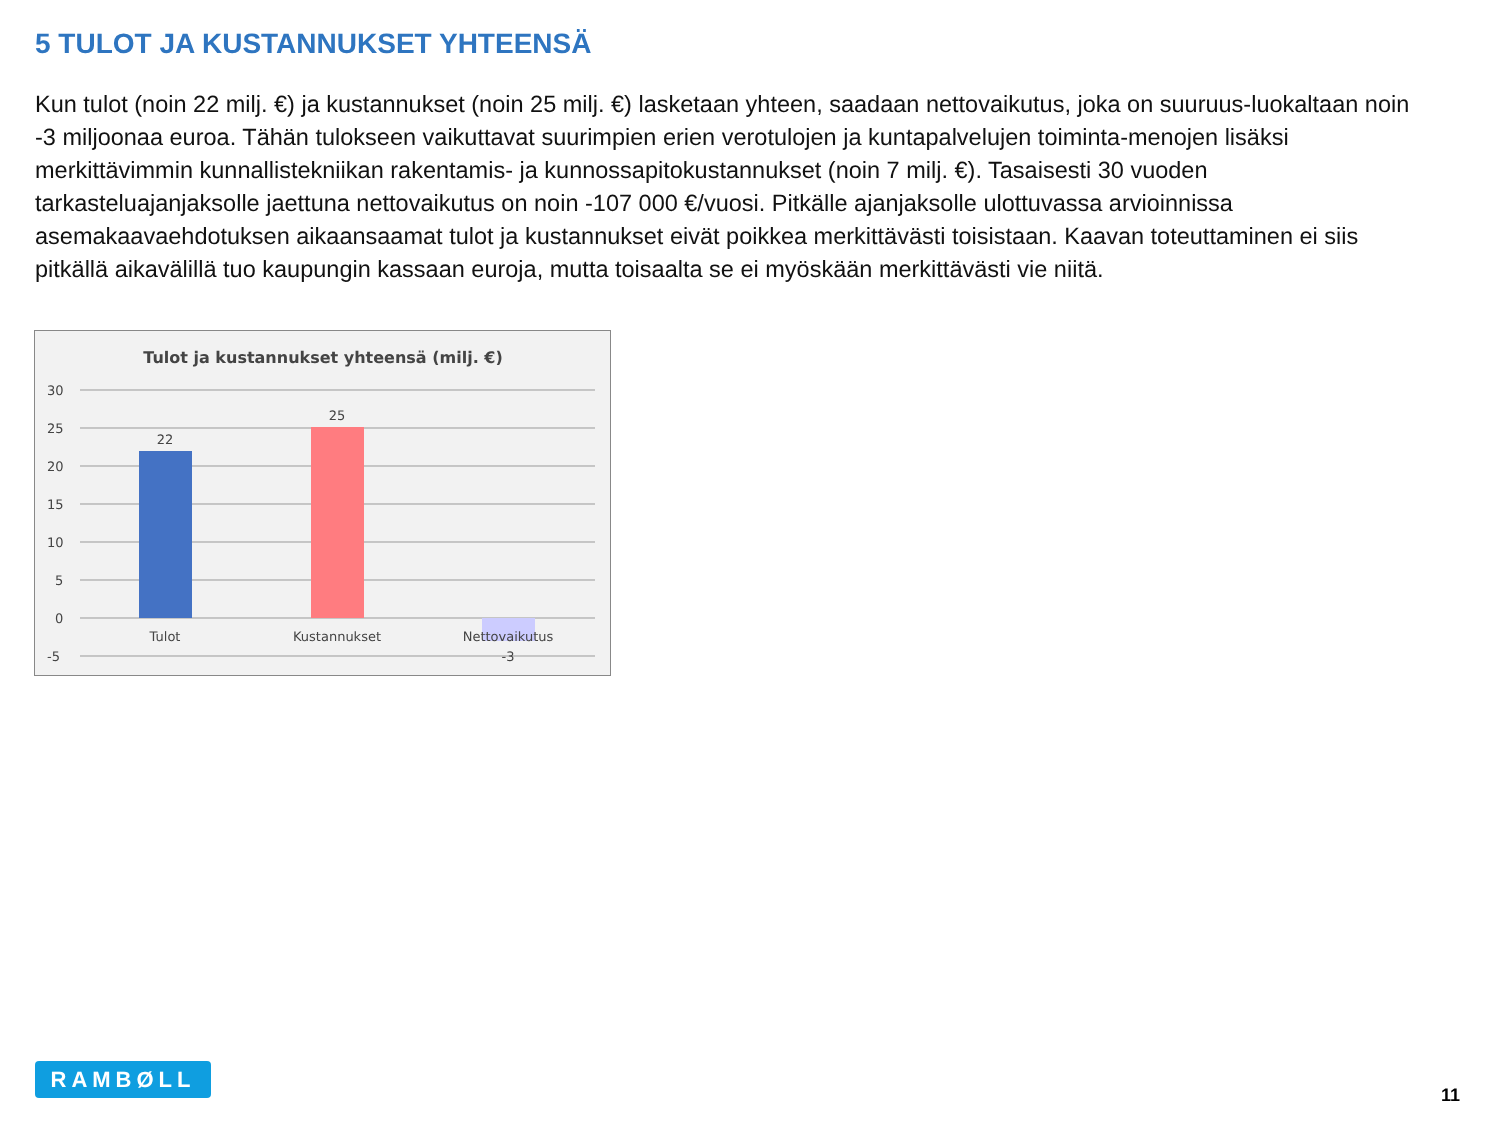5 TULOT JA KUSTANNUKSET YHTEENSÄ
Kun tulot (noin 22 milj. €) ja kustannukset (noin 25 milj. €) lasketaan yhteen, saadaan nettovaikutus, joka on suuruus-luokaltaan noin -3 miljoonaa euroa. Tähän tulokseen vaikuttavat suurimpien erien verotulojen ja kuntapalvelujen toiminta-menojen lisäksi merkittävimmin kunnallistekniikan rakentamis- ja kunnossapitokustannukset (noin 7 milj. €). Tasaisesti 30 vuoden tarkasteluajanjaksolle jaettuna nettovaikutus on noin -107 000 €/vuosi. Pitkälle ajanjaksolle ulottuvassa arvioinnissa asemakaavaehdotuksen aikaansaamat tulot ja kustannukset eivät poikkea merkittävästi toisistaan. Kaavan toteuttaminen ei siis pitkällä aikavälillä tuo kaupungin kassaan euroja, mutta toisaalta se ei myöskään merkittävästi vie niitä.
Tulot ja kustannukset yhteensä (milj. €)
30
25
20
15
10
5
0
-5
22
25
Tulot
Kustannukset
Nettovaikutus
-3
RAMBØLL
11